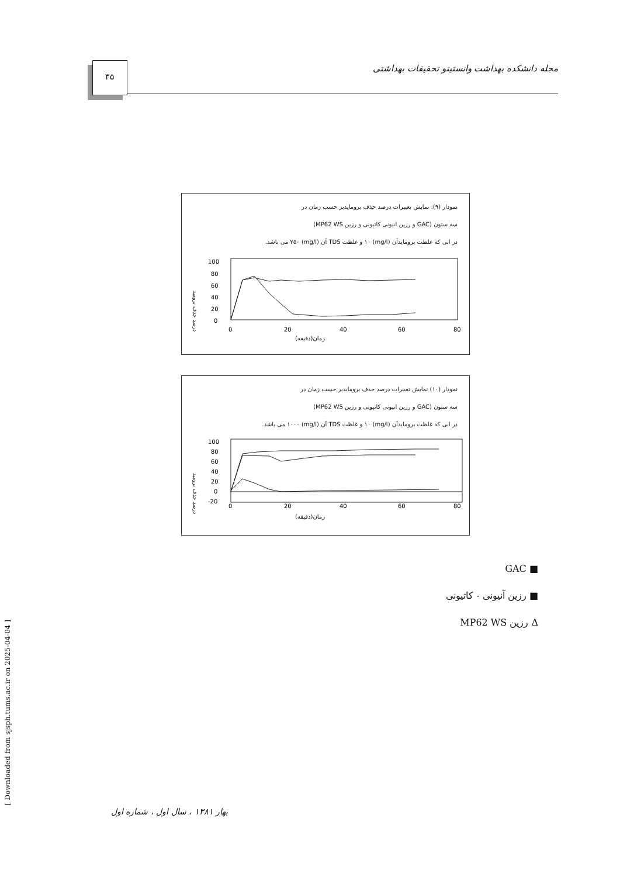۳۵
مجله دانشکده بهداشت وانستیتو تحقیقات بهداشتی
نمودار (۹): نمایش تغییرات درصد حذف برومایدبر حسب زمان در
سه ستون (GAC و رزین انیونی کاتیونی و رزین MP62 WS)
در ابی که غلظت برومایدآن (mg/l) ۱۰ و غلظت TDS آن (mg/l) ۲۵۰ می باشد.
درصد حذف برومید
100
80
60
40
20
0
0
20
40
60
80
زمان(دقیقه)
نمودار (۱۰) نمایش تغییرات درصد حذف برومایدبر حسب زمان در
سه ستون (GAC و رزین انیونی کاتیونی و رزین MP62 WS)
در ابی که غلظت برومایدآن (mg/l) ۱۰ و غلظت TDS آن (mg/l) ۱۰۰۰ می باشد.
درصد حذف برومید
100
80
60
40
20
0
-20
0
20
40
60
80
زمان(دقیقه)
■ GAC
■ رزین آنیونی - کاتیونی
Δ رزین MP62 WS
بهار ۱۳۸۱ ، سال اول ، شماره اول
[ Downloaded from sjsph.tums.ac.ir on 2025-04-04 ]